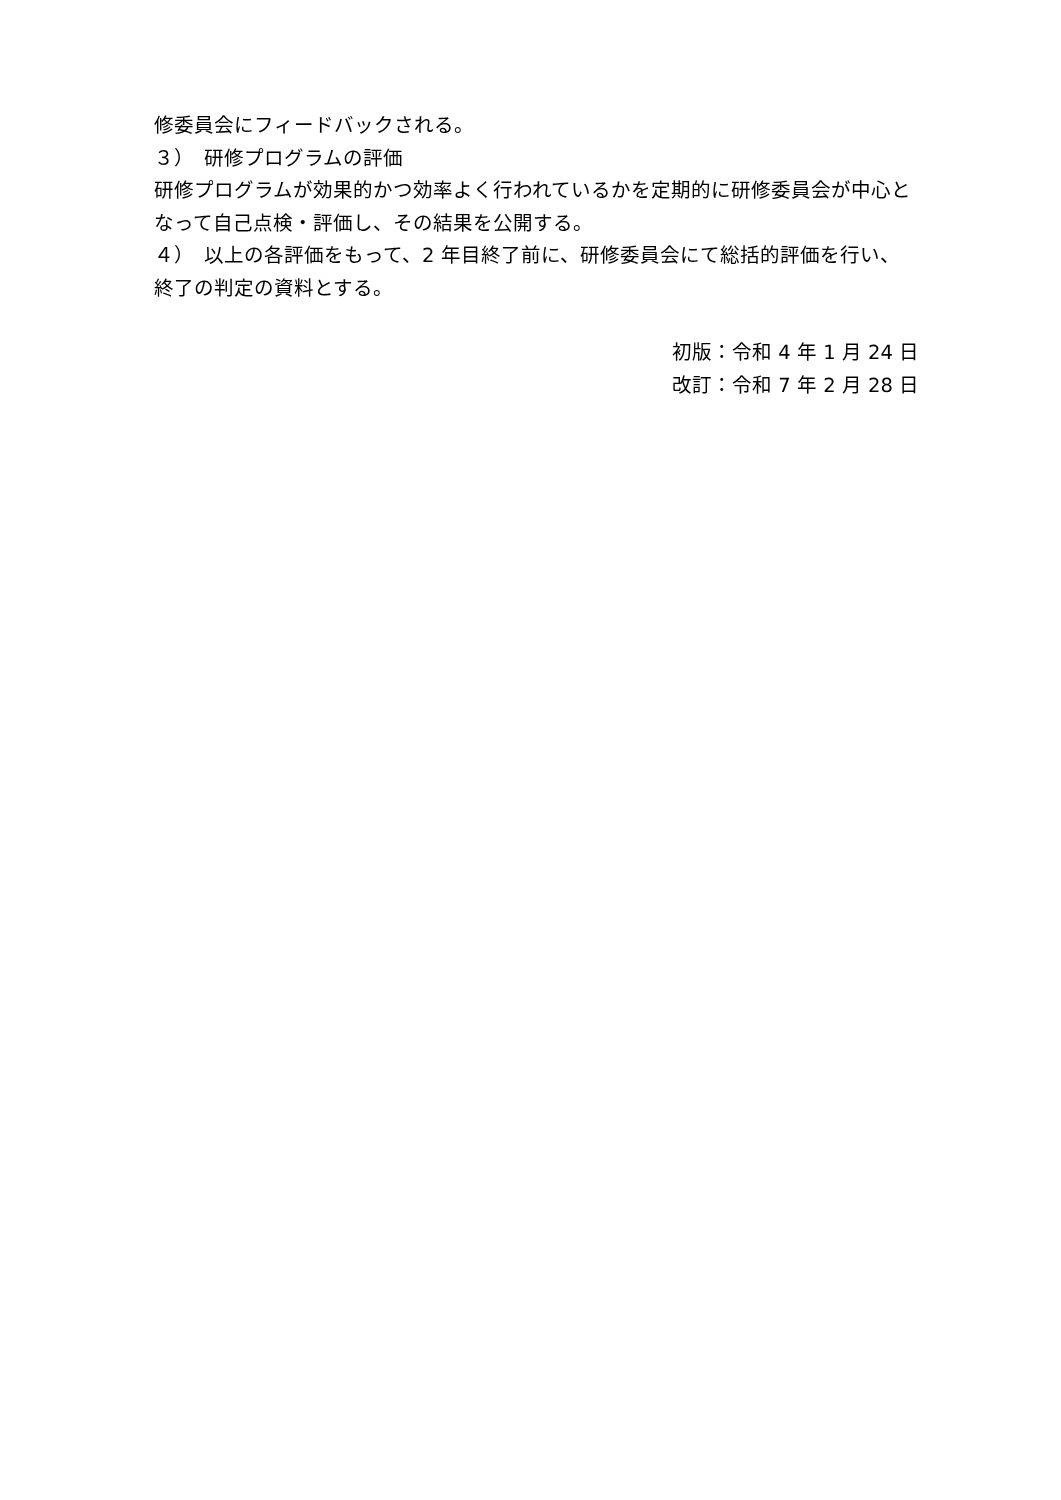修委員会にフィードバックされる。
３）　研修プログラムの評価
研修プログラムが効果的かつ効率よく行われているかを定期的に研修委員会が中心となって自己点検・評価し、その結果を公開する。
４）　以上の各評価をもって、2 年目終了前に、研修委員会にて総括的評価を行い、終了の判定の資料とする。
初版：令和 4 年 1 月 24 日
改訂：令和 7 年 2 月 28 日